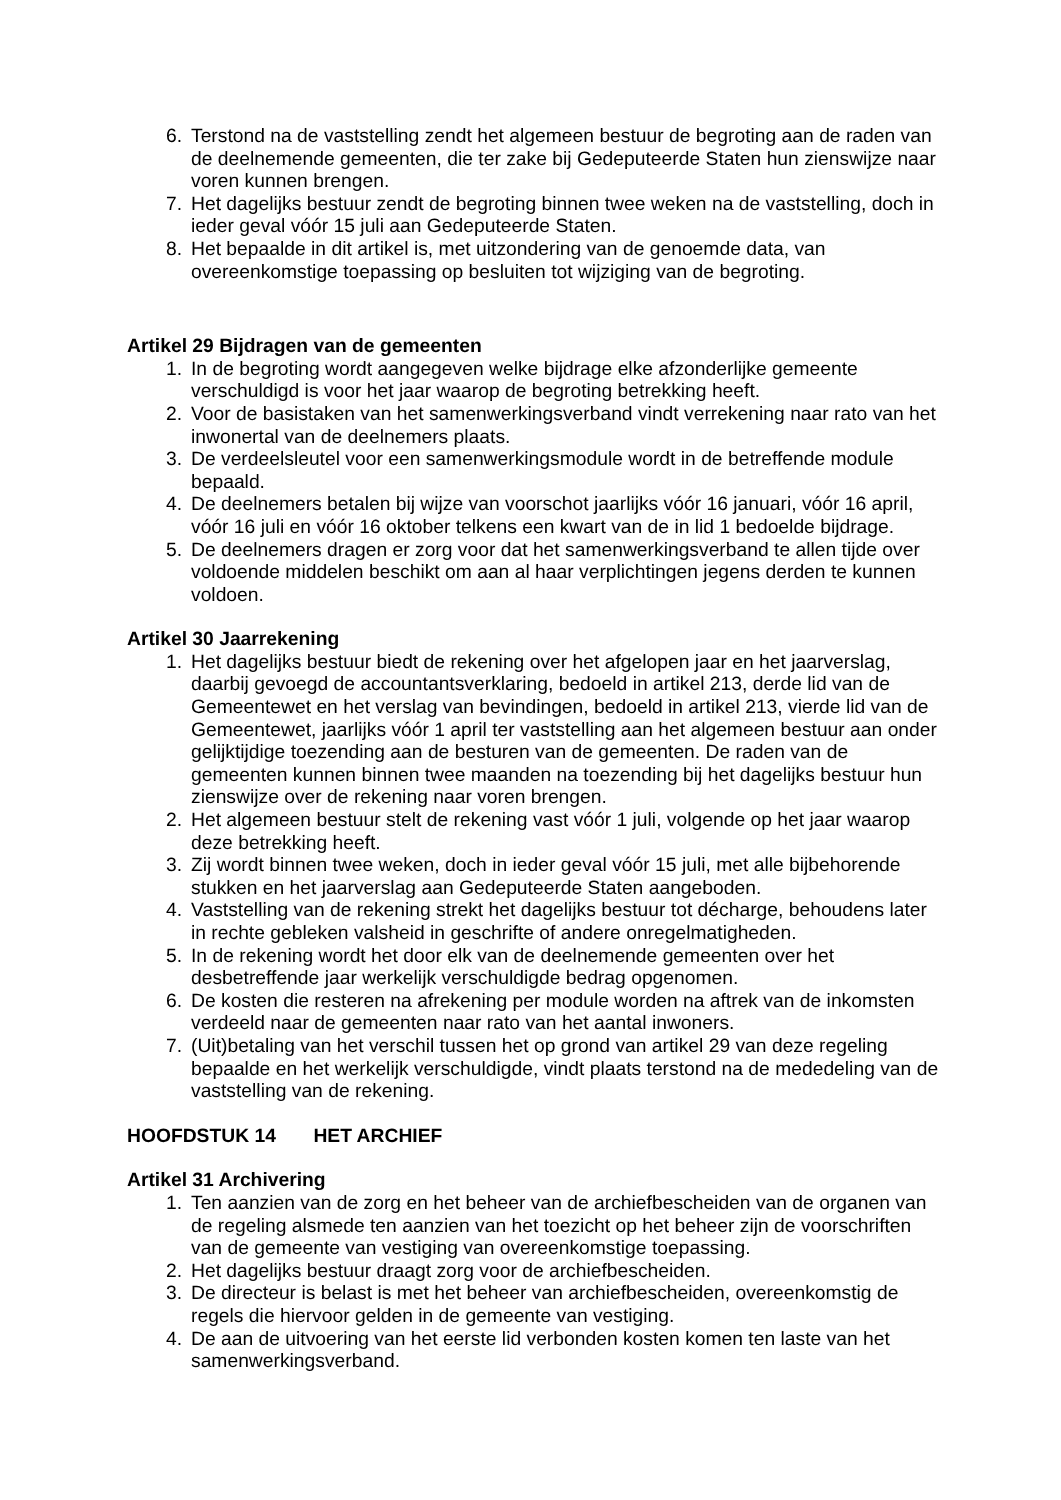6. Terstond na de vaststelling zendt het algemeen bestuur de begroting aan de raden van de deelnemende gemeenten, die ter zake bij Gedeputeerde Staten hun zienswijze naar voren kunnen brengen.
7. Het dagelijks bestuur zendt de begroting binnen twee weken na de vaststelling, doch in ieder geval vóór 15 juli aan Gedeputeerde Staten.
8. Het bepaalde in dit artikel is, met uitzondering van de genoemde data, van overeenkomstige toepassing op besluiten tot wijziging van de begroting.
Artikel 29 Bijdragen van de gemeenten
1. In de begroting wordt aangegeven welke bijdrage elke afzonderlijke gemeente verschuldigd is voor het jaar waarop de begroting betrekking heeft.
2. Voor de basistaken van het samenwerkingsverband vindt verrekening naar rato van het inwonertal van de deelnemers plaats.
3. De verdeelsleutel voor een samenwerkingsmodule wordt in de betreffende module bepaald.
4. De deelnemers betalen bij wijze van voorschot jaarlijks vóór 16 januari, vóór 16 april, vóór 16 juli en vóór 16 oktober telkens een kwart van de in lid 1 bedoelde bijdrage.
5. De deelnemers dragen er zorg voor dat het samenwerkingsverband te allen tijde over voldoende middelen beschikt om aan al haar verplichtingen jegens derden te kunnen voldoen.
Artikel 30 Jaarrekening
1. Het dagelijks bestuur biedt de rekening over het afgelopen jaar en het jaarverslag, daarbij gevoegd de accountantsverklaring, bedoeld in artikel 213, derde lid van de Gemeentewet en het verslag van bevindingen, bedoeld in artikel 213, vierde lid van de Gemeentewet, jaarlijks vóór 1 april ter vaststelling aan het algemeen bestuur aan onder gelijktijdige toezending aan de besturen van de gemeenten. De raden van de gemeenten kunnen binnen twee maanden na toezending bij het dagelijks bestuur hun zienswijze over de rekening naar voren brengen.
2. Het algemeen bestuur stelt de rekening vast vóór 1 juli, volgende op het jaar waarop deze betrekking heeft.
3. Zij wordt binnen twee weken, doch in ieder geval vóór 15 juli, met alle bijbehorende stukken en het jaarverslag aan Gedeputeerde Staten aangeboden.
4. Vaststelling van de rekening strekt het dagelijks bestuur tot décharge, behoudens later in rechte gebleken valsheid in geschrifte of andere onregelmatigheden.
5. In de rekening wordt het door elk van de deelnemende gemeenten over het desbetreffende jaar werkelijk verschuldigde bedrag opgenomen.
6. De kosten die resteren na afrekening per module worden na aftrek van de inkomsten verdeeld naar de gemeenten naar rato van het aantal inwoners.
7. (Uit)betaling van het verschil tussen het op grond van artikel 29 van deze regeling bepaalde en het werkelijk verschuldigde, vindt plaats terstond na de mededeling van de vaststelling van de rekening.
HOOFDSTUK 14 HET ARCHIEF
Artikel 31 Archivering
1. Ten aanzien van de zorg en het beheer van de archiefbescheiden van de organen van de regeling alsmede ten aanzien van het toezicht op het beheer zijn de voorschriften van de gemeente van vestiging van overeenkomstige toepassing.
2. Het dagelijks bestuur draagt zorg voor de archiefbescheiden.
3. De directeur is belast is met het beheer van archiefbescheiden, overeenkomstig de regels die hiervoor gelden in de gemeente van vestiging.
4. De aan de uitvoering van het eerste lid verbonden kosten komen ten laste van het samenwerkingsverband.